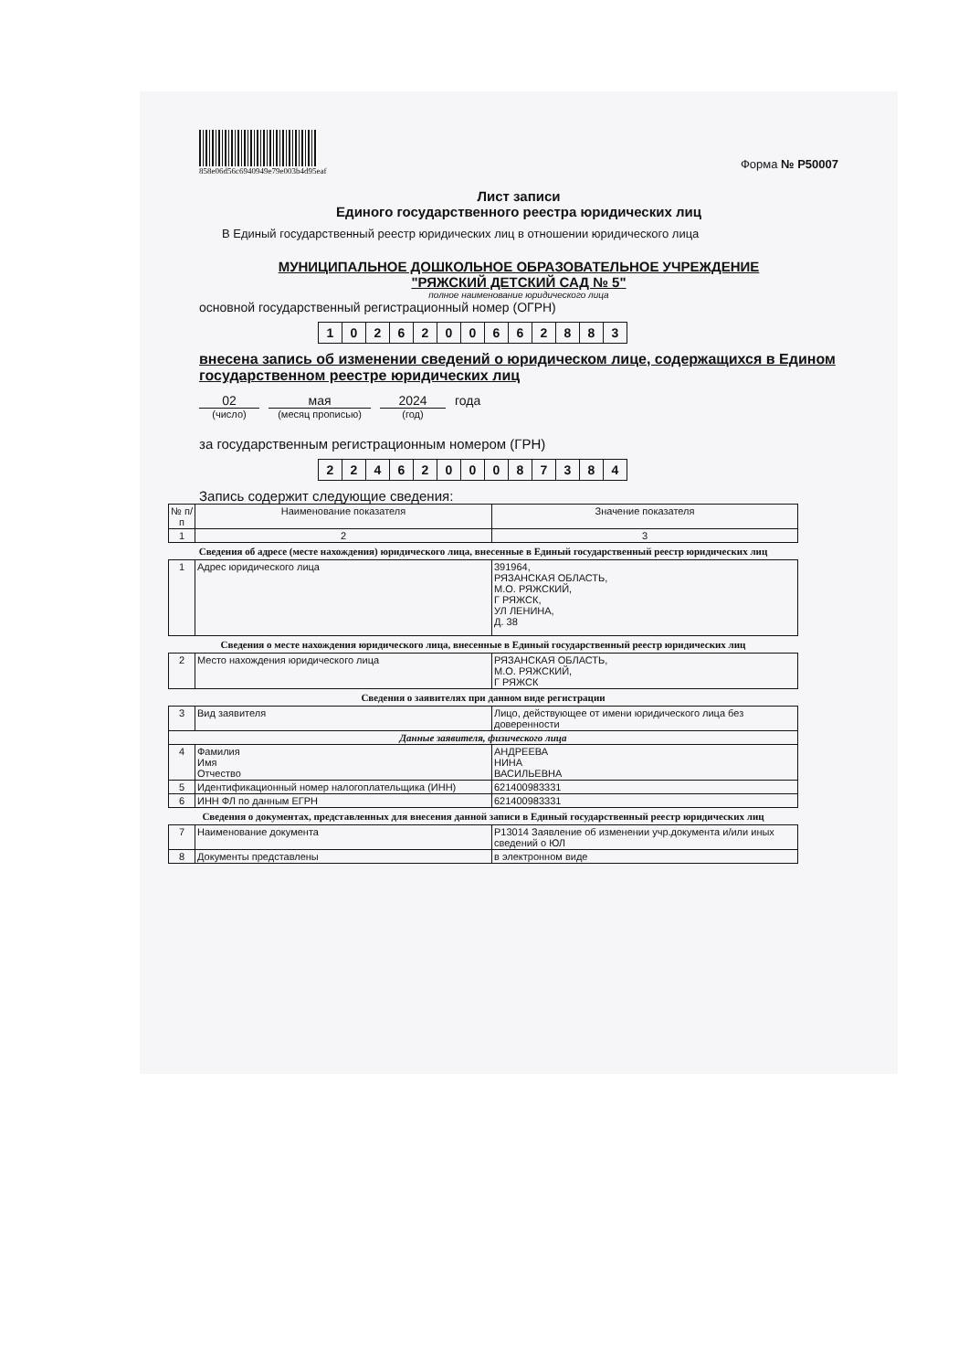858e06d56c6940949e79e003b4d95eaf
Форма № Р50007
Лист записи
Единого государственного реестра юридических лиц
В Единый государственный реестр юридических лиц в отношении юридического лица
МУНИЦИПАЛЬНОЕ ДОШКОЛЬНОЕ ОБРАЗОВАТЕЛЬНОЕ УЧРЕЖДЕНИЕ
"РЯЖСКИЙ ДЕТСКИЙ САД № 5"
полное наименование юридического лица
основной государственный регистрационный номер (ОГРН)
| 1 | 0 | 2 | 6 | 2 | 0 | 0 | 6 | 6 | 2 | 8 | 8 | 3 |
внесена запись об изменении сведений о юридическом лице, содержащихся в Едином государственном реестре юридических лиц
02 мая 2024 года
(число) (месяц прописью) (год)
за государственным регистрационным номером (ГРН)
| 2 | 2 | 4 | 6 | 2 | 0 | 0 | 0 | 8 | 7 | 3 | 8 | 4 |
Запись содержит следующие сведения:
| № п/п | Наименование показателя | Значение показателя |
| --- | --- | --- |
| 1 | 2 | 3 |
Сведения об адресе (месте нахождения) юридического лица, внесенные в Единый государственный реестр юридических лиц
| 1 | Адрес юридического лица | 391964, РЯЗАНСКАЯ ОБЛАСТЬ, М.О. РЯЖСКИЙ, Г РЯЖСК, УЛ ЛЕНИНА, Д. 38 |
Сведения о месте нахождения юридического лица, внесенные в Единый государственный реестр юридических лиц
| 2 | Место нахождения юридического лица | РЯЗАНСКАЯ ОБЛАСТЬ, М.О. РЯЖСКИЙ, Г РЯЖСК |
Сведения о заявителях при данном виде регистрации
| 3 | Вид заявителя | Лицо, действующее от имени юридического лица без доверенности |
| Данные заявителя, физического лица | | |
| 4 | Фамилия Имя Отчество | АНДРЕЕВА НИНА ВАСИЛЬЕВНА |
| 5 | Идентификационный номер налогоплательщика (ИНН) | 621400983331 |
| 6 | ИНН ФЛ по данным ЕГРН | 621400983331 |
Сведения о документах, представленных для внесения данной записи в Единый государственный реестр юридических лиц
| 7 | Наименование документа | Р13014 Заявление об изменении учр.документа и/или иных сведений о ЮЛ |
| 8 | Документы представлены | в электронном виде |